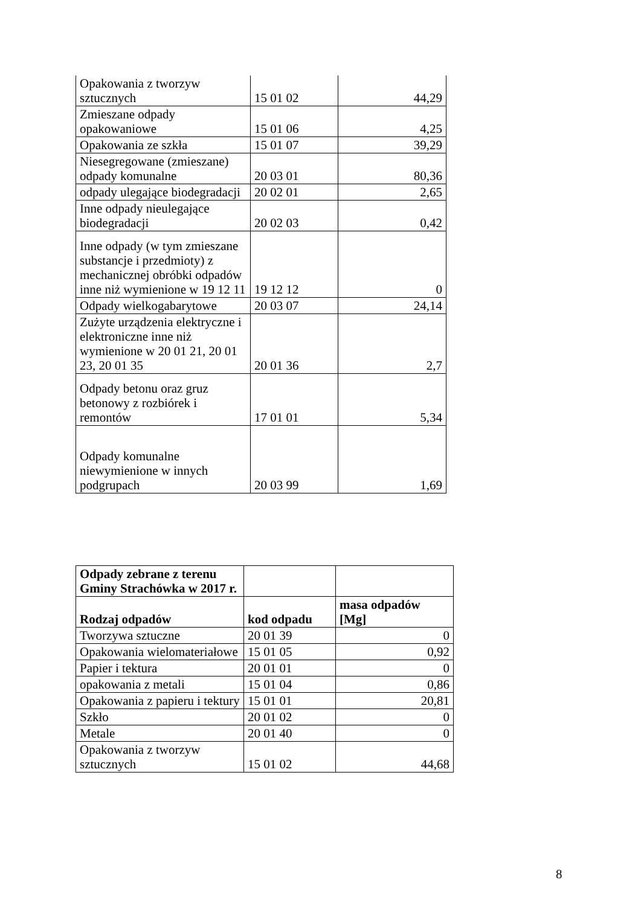| Opakowania z tworzyw sztucznych | 15 01 02 | 44,29 |
| Zmieszane odpady opakowaniowe | 15 01 06 | 4,25 |
| Opakowania ze szkła | 15 01 07 | 39,29 |
| Niesegregowane (zmieszane) odpady komunalne | 20 03 01 | 80,36 |
| odpady ulegające biodegradacji | 20 02 01 | 2,65 |
| Inne odpady nieulegające biodegradacji | 20 02 03 | 0,42 |
| Inne odpady (w tym zmieszane substancje i przedmioty) z mechanicznej obróbki odpadów inne niż wymienione w 19 12 11 | 19 12 12 | 0 |
| Odpady wielkogabarytowe | 20 03 07 | 24,14 |
| Zużyte urządzenia elektryczne i elektroniczne inne niż wymienione w 20 01 21, 20 01 23, 20 01 35 | 20 01 36 | 2,7 |
| Odpady betonu oraz gruz betonowy z rozbiórek i remontów | 17 01 01 | 5,34 |
| Odpady komunalne niewymienione w innych podgrupach | 20 03 99 | 1,69 |
| Odpady zebrane z terenu Gminy Strachówka w 2017 r. | | |
| Rodzaj odpadów | kod odpadu | masa odpadów [Mg] |
| Tworzywa sztuczne | 20 01 39 | 0 |
| Opakowania wielomateriałowe | 15 01 05 | 0,92 |
| Papier i tektura | 20 01 01 | 0 |
| opakowania z metali | 15 01 04 | 0,86 |
| Opakowania z papieru i tektury | 15 01 01 | 20,81 |
| Szkło | 20 01 02 | 0 |
| Metale | 20 01 40 | 0 |
| Opakowania z tworzyw sztucznych | 15 01 02 | 44,68 |
8